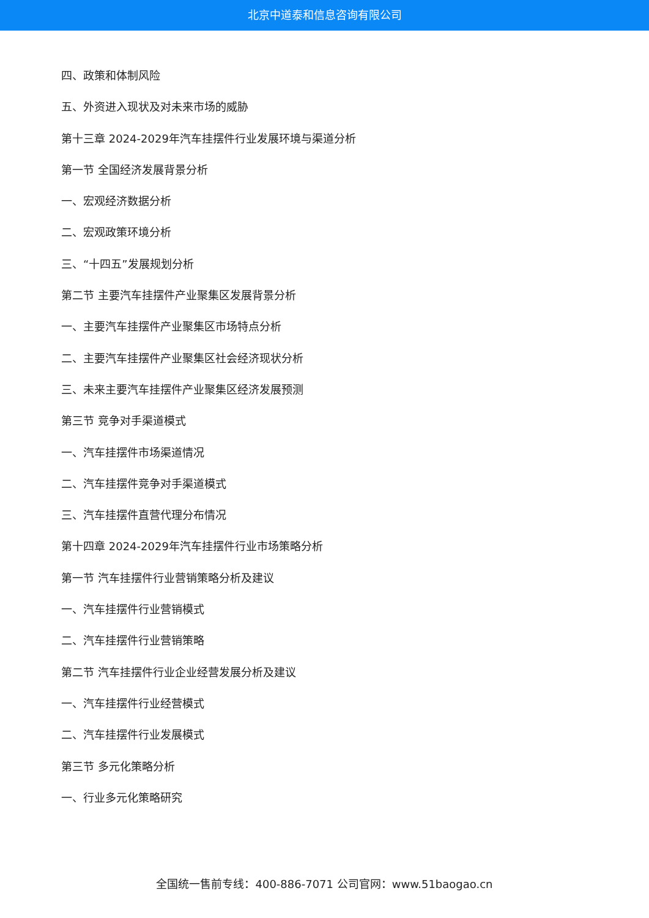北京中道泰和信息咨询有限公司
四、政策和体制风险
五、外资进入现状及对未来市场的威胁
第十三章 2024-2029年汽车挂摆件行业发展环境与渠道分析
第一节 全国经济发展背景分析
一、宏观经济数据分析
二、宏观政策环境分析
三、“十四五”发展规划分析
第二节 主要汽车挂摆件产业聚集区发展背景分析
一、主要汽车挂摆件产业聚集区市场特点分析
二、主要汽车挂摆件产业聚集区社会经济现状分析
三、未来主要汽车挂摆件产业聚集区经济发展预测
第三节 竞争对手渠道模式
一、汽车挂摆件市场渠道情况
二、汽车挂摆件竞争对手渠道模式
三、汽车挂摆件直营代理分布情况
第十四章 2024-2029年汽车挂摆件行业市场策略分析
第一节 汽车挂摆件行业营销策略分析及建议
一、汽车挂摆件行业营销模式
二、汽车挂摆件行业营销策略
第二节 汽车挂摆件行业企业经营发展分析及建议
一、汽车挂摆件行业经营模式
二、汽车挂摆件行业发展模式
第三节 多元化策略分析
一、行业多元化策略研究
全国统一售前专线：400-886-7071 公司官网：www.51baogao.cn